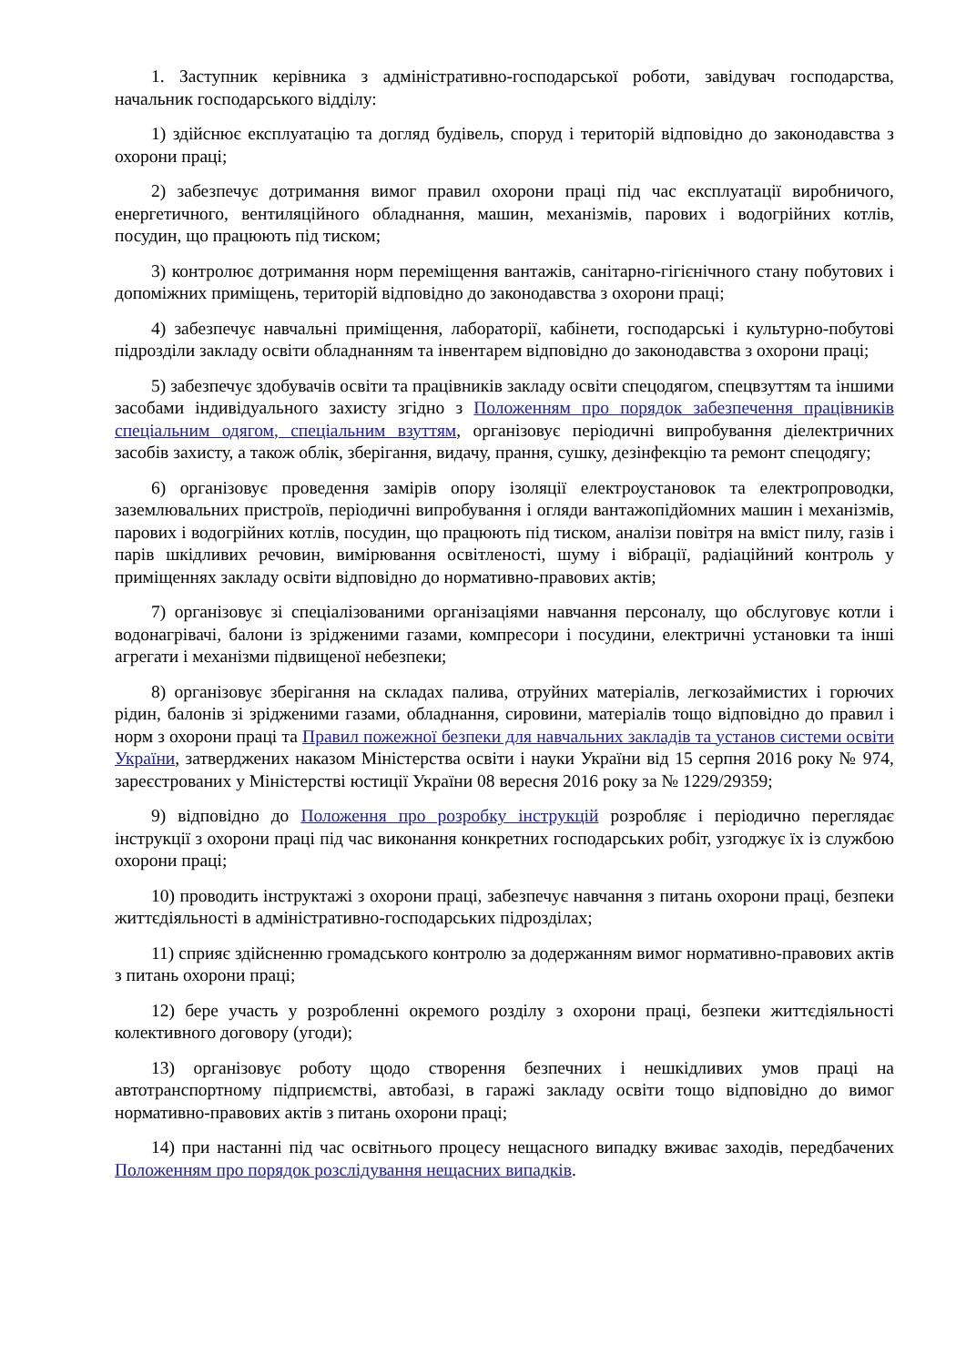1. Заступник керівника з адміністративно-господарської роботи, завідувач господарства, начальник господарського відділу:
1) здійснює експлуатацію та догляд будівель, споруд і територій відповідно до законодавства з охорони праці;
2) забезпечує дотримання вимог правил охорони праці під час експлуатації виробничого, енергетичного, вентиляційного обладнання, машин, механізмів, парових і водогрійних котлів, посудин, що працюють під тиском;
3) контролює дотримання норм переміщення вантажів, санітарно-гігієнічного стану побутових і допоміжних приміщень, територій відповідно до законодавства з охорони праці;
4) забезпечує навчальні приміщення, лабораторії, кабінети, господарські і культурно-побутові підрозділи закладу освіти обладнанням та інвентарем відповідно до законодавства з охорони праці;
5) забезпечує здобувачів освіти та працівників закладу освіти спецодягом, спецвзуттям та іншими засобами індивідуального захисту згідно з Положенням про порядок забезпечення працівників спеціальним одягом, спеціальним взуттям, організовує періодичні випробування діелектричних засобів захисту, а також облік, зберігання, видачу, прання, сушку, дезінфекцію та ремонт спецодягу;
6) організовує проведення замірів опору ізоляції електроустановок та електропроводки, заземлювальних пристроїв, періодичні випробування і огляди вантажопідйомних машин і механізмів, парових і водогрійних котлів, посудин, що працюють під тиском, аналізи повітря на вміст пилу, газів і парів шкідливих речовин, вимірювання освітленості, шуму і вібрації, радіаційний контроль у приміщеннях закладу освіти відповідно до нормативно-правових актів;
7) організовує зі спеціалізованими організаціями навчання персоналу, що обслуговує котли і водонагрівачі, балони із зрідженими газами, компресори і посудини, електричні установки та інші агрегати і механізми підвищеної небезпеки;
8) організовує зберігання на складах палива, отруйних матеріалів, легкозаймистих і горючих рідин, балонів зі зрідженими газами, обладнання, сировини, матеріалів тощо відповідно до правил і норм з охорони праці та Правил пожежної безпеки для навчальних закладів та установ системи освіти України, затверджених наказом Міністерства освіти і науки України від 15 серпня 2016 року № 974, зареєстрованих у Міністерстві юстиції України 08 вересня 2016 року за № 1229/29359;
9) відповідно до Положення про розробку інструкцій розробляє і періодично переглядає інструкції з охорони праці під час виконання конкретних господарських робіт, узгоджує їх із службою охорони праці;
10) проводить інструктажі з охорони праці, забезпечує навчання з питань охорони праці, безпеки життєдіяльності в адміністративно-господарських підрозділах;
11) сприяє здійсненню громадського контролю за додержанням вимог нормативно-правових актів з питань охорони праці;
12) бере участь у розробленні окремого розділу з охорони праці, безпеки життєдіяльності колективного договору (угоди);
13) організовує роботу щодо створення безпечних і нешкідливих умов праці на автотранспортному підприємстві, автобазі, в гаражі закладу освіти тощо відповідно до вимог нормативно-правових актів з питань охорони праці;
14) при настанні під час освітнього процесу нещасного випадку вживає заходів, передбачених Положенням про порядок розслідування нещасних випадків.